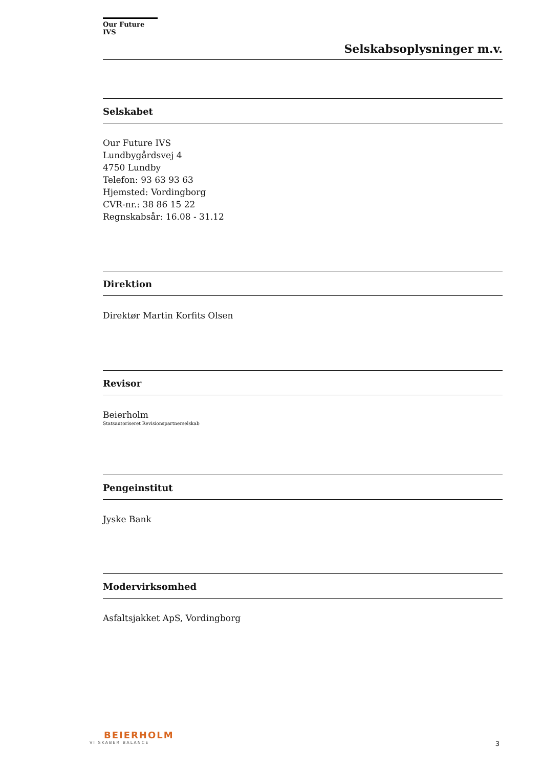Our Future IVS
Selskabsoplysninger m.v.
Selskabet
Our Future IVS
Lundbygårdsvej 4
4750 Lundby
Telefon: 93 63 93 63
Hjemsted: Vordingborg
CVR-nr.: 38 86 15 22
Regnskabsår: 16.08 - 31.12
Direktion
Direktør Martin Korfits Olsen
Revisor
Beierholm
Statsautoriseret Revisionspartnerselskab
Pengeinstitut
Jyske Bank
Modervirksomhed
Asfaltsjakket ApS, Vordingborg
BEIERHOLM
VI SKABER BALANCE
3